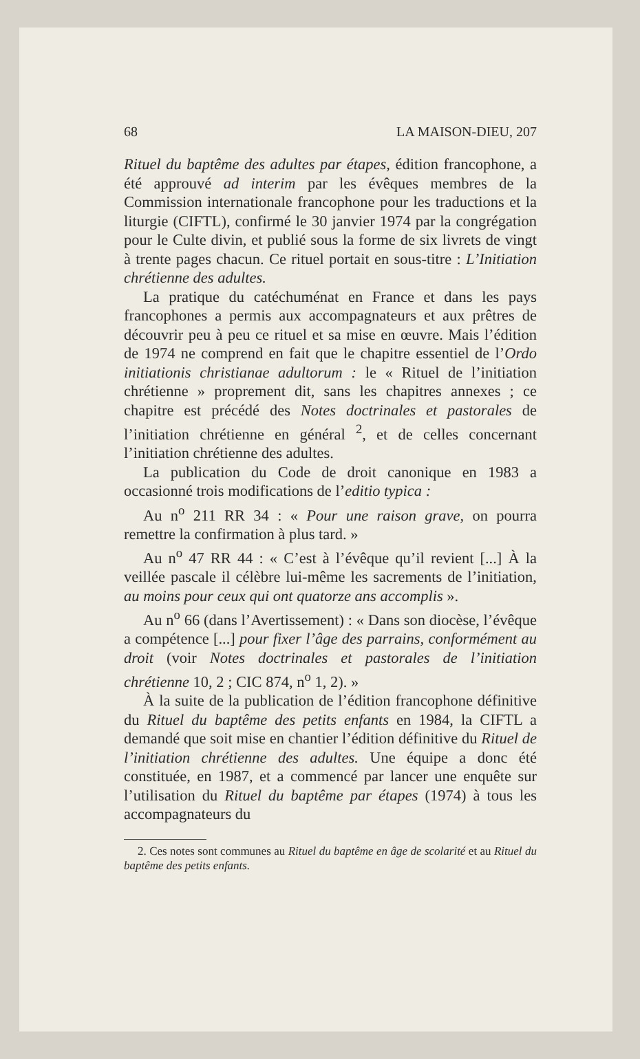68 LA MAISON-DIEU, 207
Rituel du baptême des adultes par étapes, édition francophone, a été approuvé ad interim par les évêques membres de la Commission internationale francophone pour les traductions et la liturgie (CIFTL), confirmé le 30 janvier 1974 par la congrégation pour le Culte divin, et publié sous la forme de six livrets de vingt à trente pages chacun. Ce rituel portait en sous-titre : L’Initiation chrétienne des adultes.
La pratique du catéchuménat en France et dans les pays francophones a permis aux accompagnateurs et aux prêtres de découvrir peu à peu ce rituel et sa mise en œuvre. Mais l’édition de 1974 ne comprend en fait que le chapitre essentiel de l’Ordo initiationis christianae adultorum : le « Rituel de l’initiation chrétienne » proprement dit, sans les chapitres annexes ; ce chapitre est précédé des Notes doctrinales et pastorales de l’initiation chrétienne en général <sup>2</sup>, et de celles concernant l’initiation chrétienne des adultes.
La publication du Code de droit canonique en 1983 a occasionné trois modifications de l’editio typica :
Au n<sup>o</sup> 211 RR 34 : « Pour une raison grave, on pourra remettre la confirmation à plus tard. »
Au n<sup>o</sup> 47 RR 44 : « C’est à l’évêque qu’il revient [...] À la veillée pascale il célèbre lui-même les sacrements de l’initiation, au moins pour ceux qui ont quatorze ans accomplis ».
Au n<sup>o</sup> 66 (dans l’Avertissement) : « Dans son diocèse, l’évêque a compétence [...] pour fixer l’âge des parrains, conformément au droit (voir Notes doctrinales et pastorales de l’initiation chrétienne 10, 2 ; CIC 874, n<sup>o</sup> 1, 2). »
À la suite de la publication de l’édition francophone définitive du Rituel du baptême des petits enfants en 1984, la CIFTL a demandé que soit mise en chantier l’édition définitive du Rituel de l’initiation chrétienne des adultes. Une équipe a donc été constituée, en 1987, et a commencé par lancer une enquête sur l’utilisation du Rituel du baptême par étapes (1974) à tous les accompagnateurs du
2. Ces notes sont communes au Rituel du baptême en âge de scolarité et au Rituel du baptême des petits enfants.